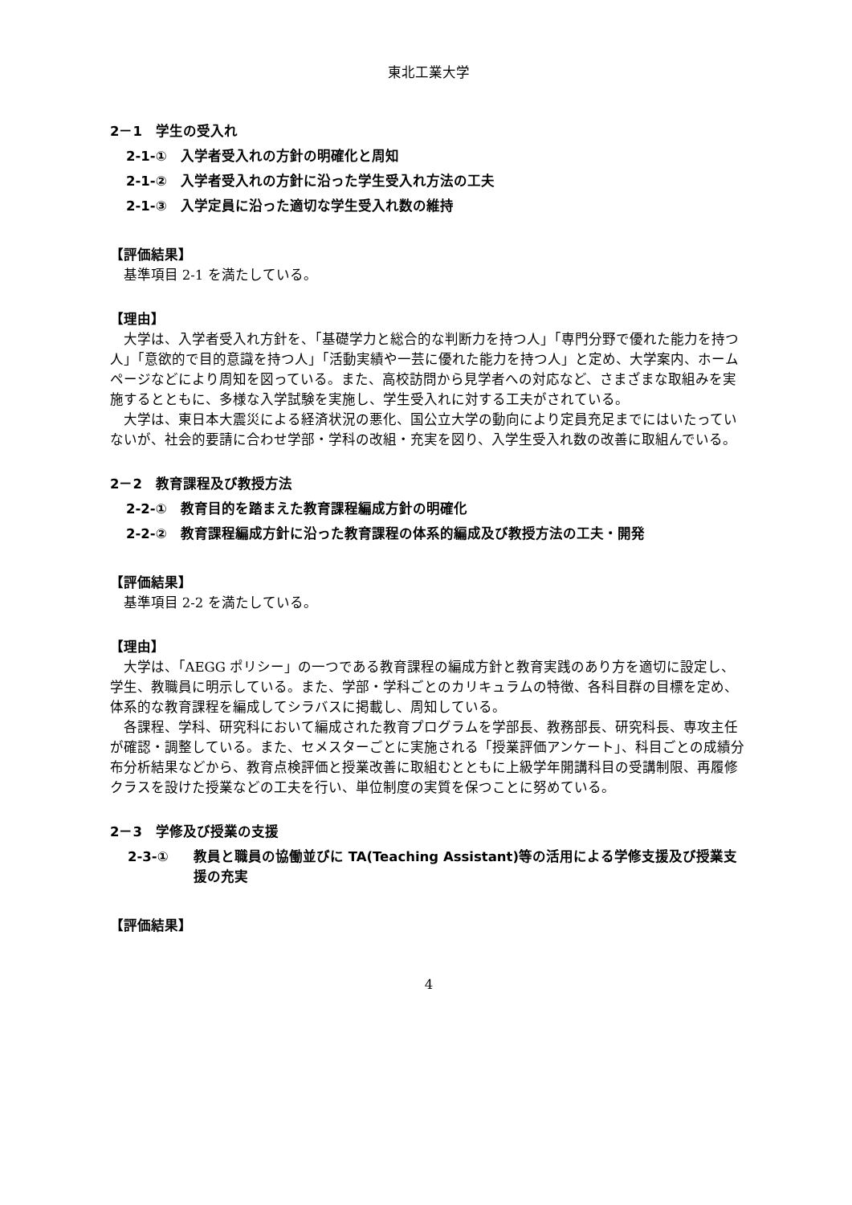東北工業大学
2－1　学生の受入れ
2-1-①　入学者受入れの方針の明確化と周知
2-1-②　入学者受入れの方針に沿った学生受入れ方法の工夫
2-1-③　入学定員に沿った適切な学生受入れ数の維持
【評価結果】
基準項目 2-1 を満たしている。
【理由】
大学は、入学者受入れ方針を、「基礎学力と総合的な判断力を持つ人」「専門分野で優れた能力を持つ人」「意欲的で目的意識を持つ人」「活動実績や一芸に優れた能力を持つ人」と定め、大学案内、ホームページなどにより周知を図っている。また、高校訪問から見学者への対応など、さまざまな取組みを実施するとともに、多様な入学試験を実施し、学生受入れに対する工夫がされている。
大学は、東日本大震災による経済状況の悪化、国公立大学の動向により定員充足までにはいたっていないが、社会的要請に合わせ学部・学科の改組・充実を図り、入学生受入れ数の改善に取組んでいる。
2－2　教育課程及び教授方法
2-2-①　教育目的を踏まえた教育課程編成方針の明確化
2-2-②　教育課程編成方針に沿った教育課程の体系的編成及び教授方法の工夫・開発
【評価結果】
基準項目 2-2 を満たしている。
【理由】
大学は、「AEGG ポリシー」の一つである教育課程の編成方針と教育実践のあり方を適切に設定し、学生、教職員に明示している。また、学部・学科ごとのカリキュラムの特徴、各科目群の目標を定め、体系的な教育課程を編成してシラバスに掲載し、周知している。
各課程、学科、研究科において編成された教育プログラムを学部長、教務部長、研究科長、専攻主任が確認・調整している。また、セメスターごとに実施される「授業評価アンケート」、科目ごとの成績分布分析結果などから、教育点検評価と授業改善に取組むとともに上級学年開講科目の受講制限、再履修クラスを設けた授業などの工夫を行い、単位制度の実質を保つことに努めている。
2－3　学修及び授業の支援
2-3-① 教員と職員の協働並びに TA(Teaching Assistant)等の活用による学修支援及び授業支援の充実
【評価結果】
4